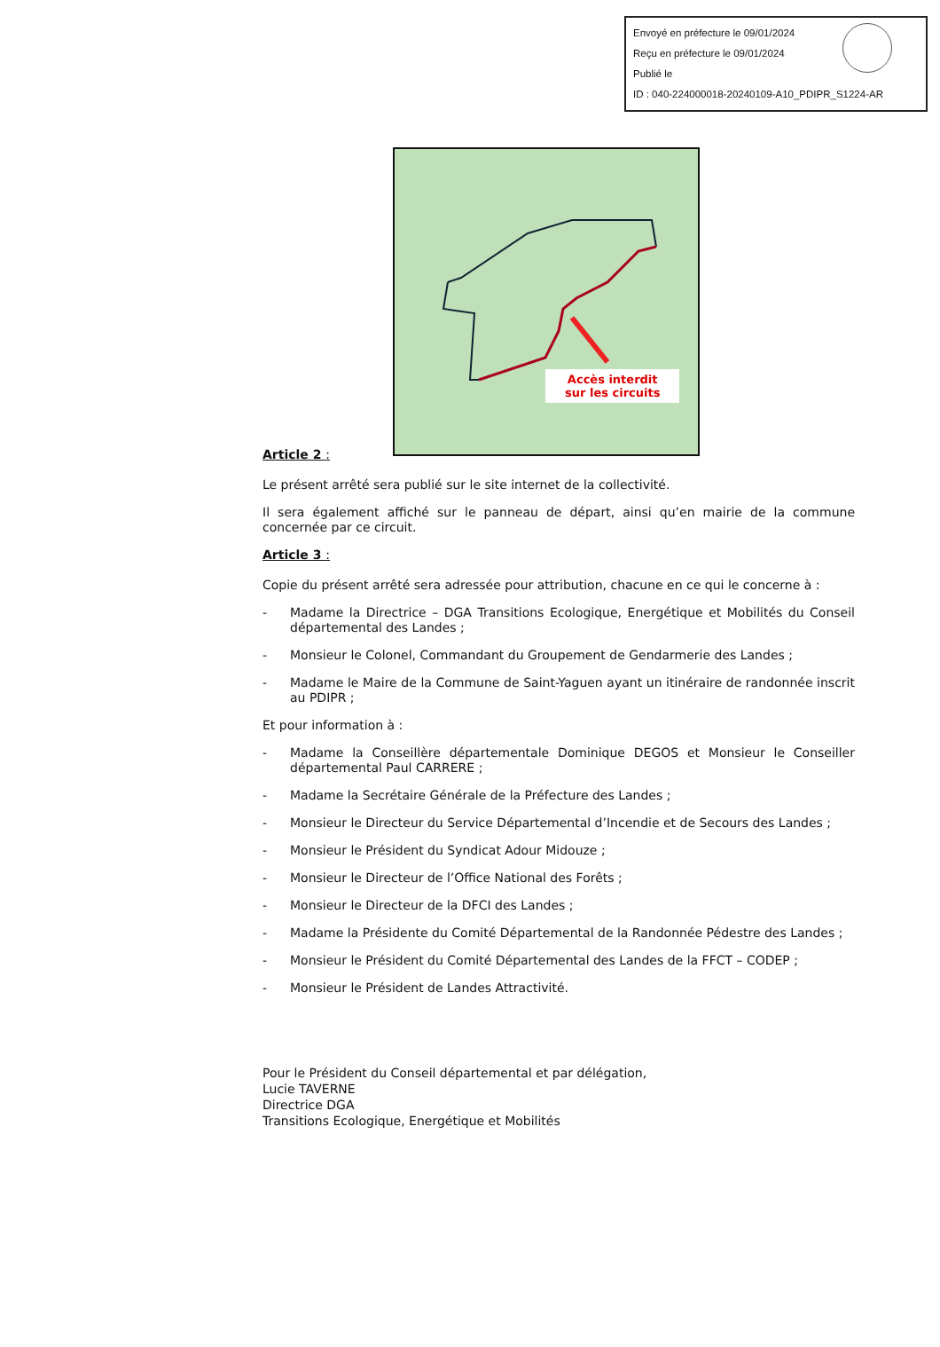Envoyé en préfecture le 09/01/2024
Reçu en préfecture le 09/01/2024
Publié le
ID : 040-224000018-20240109-A10_PDIPR_S1224-AR
Accès interdit
sur les circuits
Article 2 :
Le présent arrêté sera publié sur le site internet de la collectivité.
Il sera également affiché sur le panneau de départ, ainsi qu’en mairie de la commune concernée par ce circuit.
Article 3 :
Copie du présent arrêté sera adressée pour attribution, chacune en ce qui le concerne à :
- Madame la Directrice – DGA Transitions Ecologique, Energétique et Mobilités du Conseil départemental des Landes ;
- Monsieur le Colonel, Commandant du Groupement de Gendarmerie des Landes ;
- Madame le Maire de la Commune de Saint-Yaguen ayant un itinéraire de randonnée inscrit au PDIPR ;
Et pour information à :
- Madame la Conseillère départementale Dominique DEGOS et Monsieur le Conseiller départemental Paul CARRERE ;
- Madame la Secrétaire Générale de la Préfecture des Landes ;
- Monsieur le Directeur du Service Départemental d’Incendie et de Secours des Landes ;
- Monsieur le Président du Syndicat Adour Midouze ;
- Monsieur le Directeur de l’Office National des Forêts ;
- Monsieur le Directeur de la DFCI des Landes ;
- Madame la Présidente du Comité Départemental de la Randonnée Pédestre des Landes ;
- Monsieur le Président du Comité Départemental des Landes de la FFCT – CODEP ;
- Monsieur le Président de Landes Attractivité.
Pour le Président du Conseil départemental et par délégation,
Lucie TAVERNE
Directrice DGA
Transitions Ecologique, Energétique et Mobilités